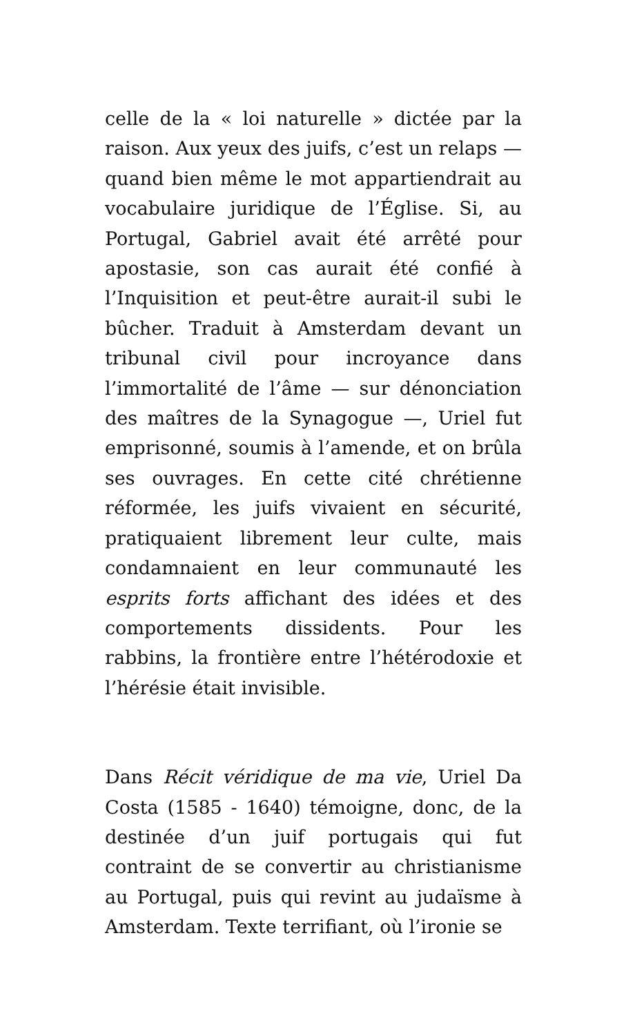celle de la « loi naturelle » dictée par la raison. Aux yeux des juifs, c’est un relaps — quand bien même le mot appartiendrait au vocabulaire juridique de l’Église. Si, au Portugal, Gabriel avait été arrêté pour apostasie, son cas aurait été confié à l’Inquisition et peut-être aurait-il subi le bûcher. Traduit à Amsterdam devant un tribunal civil pour incroyance dans l’immortalité de l’âme — sur dénonciation des maîtres de la Synagogue —, Uriel fut emprisonné, soumis à l’amende, et on brûla ses ouvrages. En cette cité chrétienne réformée, les juifs vivaient en sécurité, pratiquaient librement leur culte, mais condamnaient en leur communauté les esprits forts affichant des idées et des comportements dissidents. Pour les rabbins, la frontière entre l’hétérodoxie et l’hérésie était invisible.
Dans Récit véridique de ma vie, Uriel Da Costa (1585 - 1640) témoigne, donc, de la destinée d’un juif portugais qui fut contraint de se convertir au christianisme au Portugal, puis qui revint au judaïsme à Amsterdam. Texte terrifiant, où l’ironie se